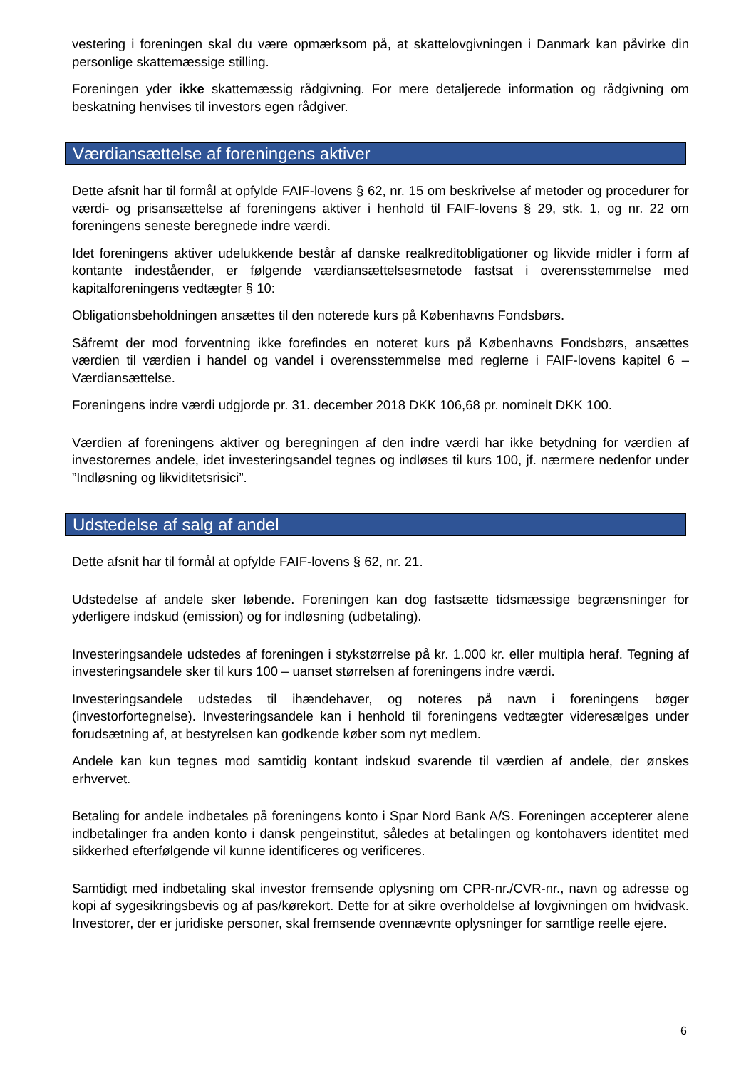vestering i foreningen skal du være opmærksom på, at skattelovgivningen i Danmark kan påvirke din personlige skattemæssige stilling.
Foreningen yder ikke skattemæssig rådgivning. For mere detaljerede information og rådgivning om beskatning henvises til investors egen rådgiver.
Værdiansættelse af foreningens aktiver
Dette afsnit har til formål at opfylde FAIF-lovens § 62, nr. 15 om beskrivelse af metoder og procedurer for værdi- og prisansættelse af foreningens aktiver i henhold til FAIF-lovens § 29, stk. 1, og nr. 22 om foreningens seneste beregnede indre værdi.
Idet foreningens aktiver udelukkende består af danske realkreditobligationer og likvide midler i form af kontante indeståender, er følgende værdiansættelsesmetode fastsat i overensstemmelse med kapitalforeningens vedtægter § 10:
Obligationsbeholdningen ansættes til den noterede kurs på Københavns Fondsbørs.
Såfremt der mod forventning ikke forefindes en noteret kurs på Københavns Fondsbørs, ansættes værdien til værdien i handel og vandel i overensstemmelse med reglerne i FAIF-lovens kapitel 6 – Værdiansættelse.
Foreningens indre værdi udgjorde pr. 31. december 2018 DKK 106,68 pr. nominelt DKK 100.
Værdien af foreningens aktiver og beregningen af den indre værdi har ikke betydning for værdien af investorernes andele, idet investeringsandel tegnes og indløses til kurs 100, jf. nærmere nedenfor under ”Indløsning og likviditetsrisici”.
Udstedelse af salg af andel
Dette afsnit har til formål at opfylde FAIF-lovens § 62, nr. 21.
Udstedelse af andele sker løbende. Foreningen kan dog fastsætte tidsmæssige begrænsninger for yderligere indskud (emission) og for indløsning (udbetaling).
Investeringsandele udstedes af foreningen i stykstørrelse på kr. 1.000 kr. eller multipla heraf. Tegning af investeringsandele sker til kurs 100 – uanset størrelsen af foreningens indre værdi.
Investeringsandele udstedes til ihændehaver, og noteres på navn i foreningens bøger (investorfortegnelse). Investeringsandele kan i henhold til foreningens vedtægter videresælges under forudsætning af, at bestyrelsen kan godkende køber som nyt medlem.
Andele kan kun tegnes mod samtidig kontant indskud svarende til værdien af andele, der ønskes erhvervet.
Betaling for andele indbetales på foreningens konto i Spar Nord Bank A/S. Foreningen accepterer alene indbetalinger fra anden konto i dansk pengeinstitut, således at betalingen og kontohavers identitet med sikkerhed efterfølgende vil kunne identificeres og verificeres.
Samtidigt med indbetaling skal investor fremsende oplysning om CPR-nr./CVR-nr., navn og adresse og kopi af sygesikringsbevis og af pas/kørekort. Dette for at sikre overholdelse af lovgivningen om hvidvask. Investorer, der er juridiske personer, skal fremsende ovennævnte oplysninger for samtlige reelle ejere.
6